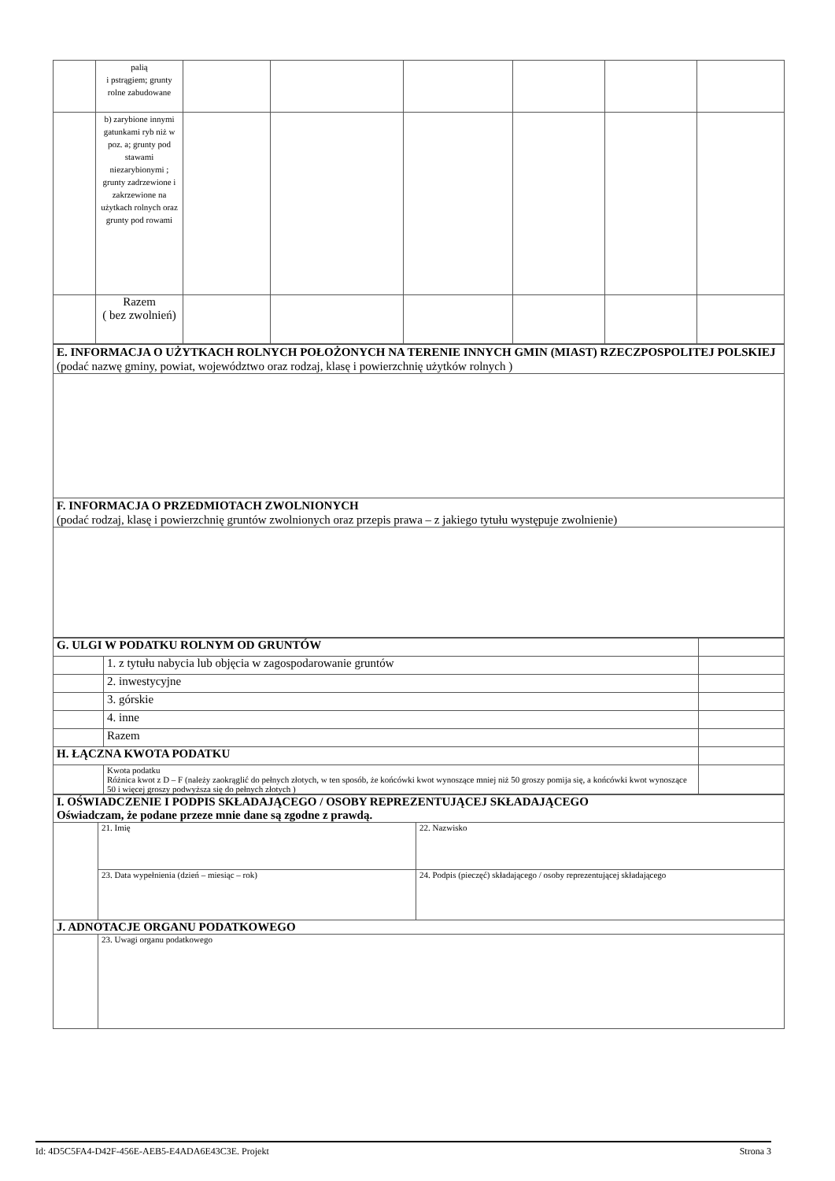| | palią i pstrągiem; grunty rolne zabudowane | | | | | | |
| | b) zarybione innymi gatunkami ryb niż w poz. a; grunty pod stawami niezarybionymi ; grunty zadrzewione i zakrzewione na użytkach rolnych oraz grunty pod rowami | | | | | | |
| | Razem ( bez zwolnień) | | | | | | |
| E. INFORMACJA O UŻYTKACH ROLNYCH POŁOŻONYCH NA TERENIE INNYCH GMIN (MIAST) RZECZPOSPOLITEJ POLSKIEJ (podać nazwę gminy, powiat, województwo oraz rodzaj, klasę i powierzchnię użytków rolnych ) |
| F. INFORMACJA O PRZEDMIOTACH ZWOLNIONYCH (podać rodzaj, klasę i powierzchnię gruntów zwolnionych oraz przepis prawa – z jakiego tytułu występuje zwolnienie) |
| G. ULGI W PODATKU ROLNYM OD GRUNTÓW | | |
| | 1. z tytułu nabycia lub objęcia w zagospodarowanie gruntów | |
| | 2. inwestycyjne | |
| | 3. górskie | |
| | 4. inne | |
| | Razem | |
| H. ŁĄCZNA KWOTA PODATKU | | |
| | Kwota podatku Różnica kwot z D – F (należy zaokrąglić do pełnych złotych, w ten sposób, że końcówki kwot wynoszące mniej niż 50 groszy pomija się, a końcówki kwot wynoszące 50 i więcej groszy podwyższa się do pełnych złotych ) | |
| I. OŚWIADCZENIE I PODPIS SKŁADAJĄCEGO / OSOBY REPREZENTUJĄCEJ SKŁADAJĄCEGO Oświadczam, że podane przeze mnie dane są zgodne z prawdą. | | |
| | 21. Imię | 22. Nazwisko |
| | 23. Data wypełnienia (dzień – miesiąc – rok) | 24. Podpis (pieczęć) składającego / osoby reprezentującej składającego |
| J. ADNOTACJE ORGANU PODATKOWEGO | | |
| | 23. Uwagi organu podatkowego | |
Id: 4D5C5FA4-D42F-456E-AEB5-E4ADA6E43C3E. Projekt Strona 3